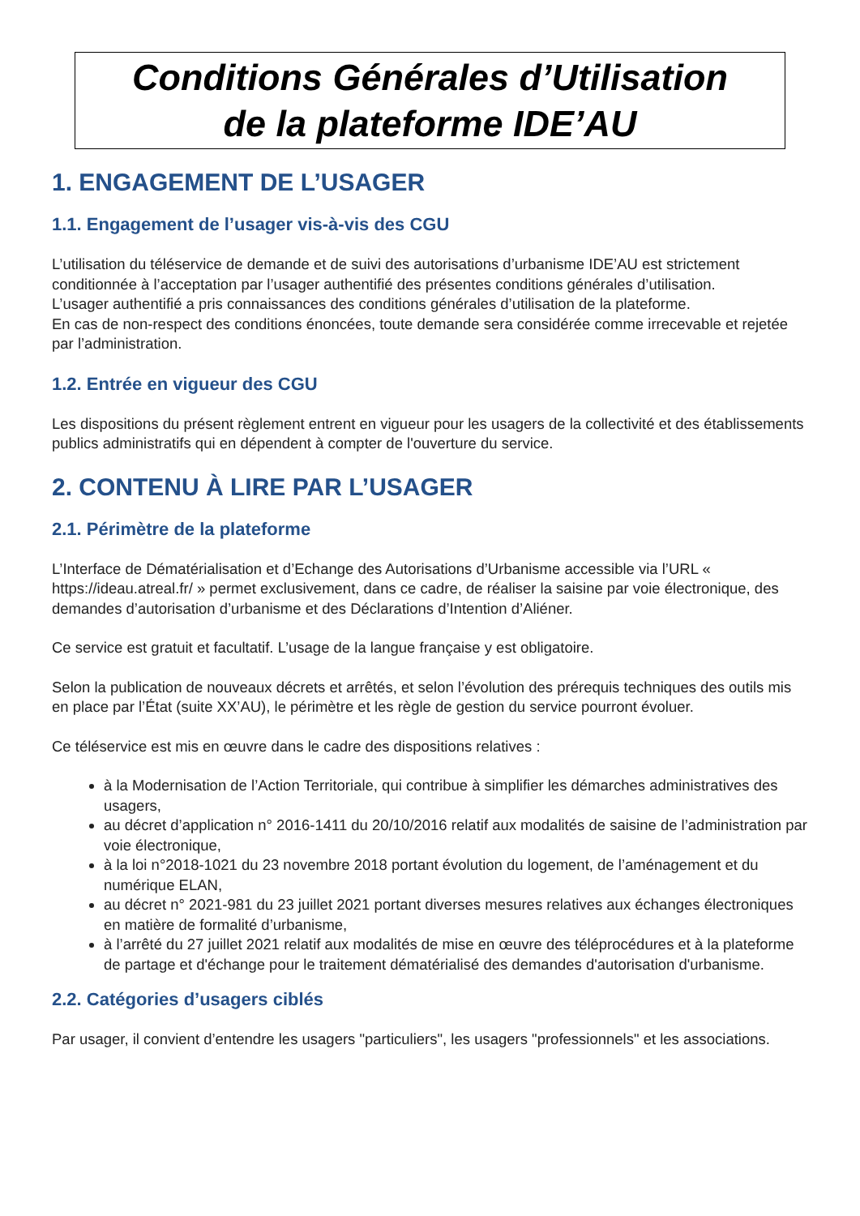Conditions Générales d’Utilisation
de la plateforme IDE’AU
1. ENGAGEMENT DE L’USAGER
1.1. Engagement de l’usager vis-à-vis des CGU
L’utilisation du téléservice de demande et de suivi des autorisations d’urbanisme IDE’AU est strictement conditionnée à l’acceptation par l’usager authentifié des présentes conditions générales d’utilisation.
L’usager authentifié a pris connaissances des conditions générales d’utilisation de la plateforme.
En cas de non-respect des conditions énoncées, toute demande sera considérée comme irrecevable et rejetée par l’administration.
1.2. Entrée en vigueur des CGU
Les dispositions du présent règlement entrent en vigueur pour les usagers de la collectivité et des établissements publics administratifs qui en dépendent à compter de l'ouverture du service.
2. CONTENU À LIRE PAR L’USAGER
2.1. Périmètre de la plateforme
L’Interface de Dématérialisation et d’Echange des Autorisations d’Urbanisme accessible via l’URL « https://ideau.atreal.fr/ » permet exclusivement, dans ce cadre, de réaliser la saisine par voie électronique, des demandes d’autorisation d’urbanisme et des Déclarations d’Intention d’Aliéner.
Ce service est gratuit et facultatif. L’usage de la langue française y est obligatoire.
Selon la publication de nouveaux décrets et arrêtés, et selon l’évolution des prérequis techniques des outils mis en place par l’État (suite XX’AU), le périmètre et les règle de gestion du service pourront évoluer.
Ce téléservice est mis en œuvre dans le cadre des dispositions relatives :
à la Modernisation de l’Action Territoriale, qui contribue à simplifier les démarches administratives des usagers,
au décret d’application n° 2016-1411 du 20/10/2016 relatif aux modalités de saisine de l’administration par voie électronique,
à la loi n°2018-1021 du 23 novembre 2018 portant évolution du logement, de l’aménagement et du numérique ELAN,
au décret n° 2021-981 du 23 juillet 2021 portant diverses mesures relatives aux échanges électroniques en matière de formalité d’urbanisme,
à l’arrêté du 27 juillet 2021 relatif aux modalités de mise en œuvre des téléprocédures et à la plateforme de partage et d'échange pour le traitement dématérialisé des demandes d'autorisation d'urbanisme.
2.2. Catégories d’usagers ciblés
Par usager, il convient d’entendre les usagers "particuliers", les usagers "professionnels" et les associations.